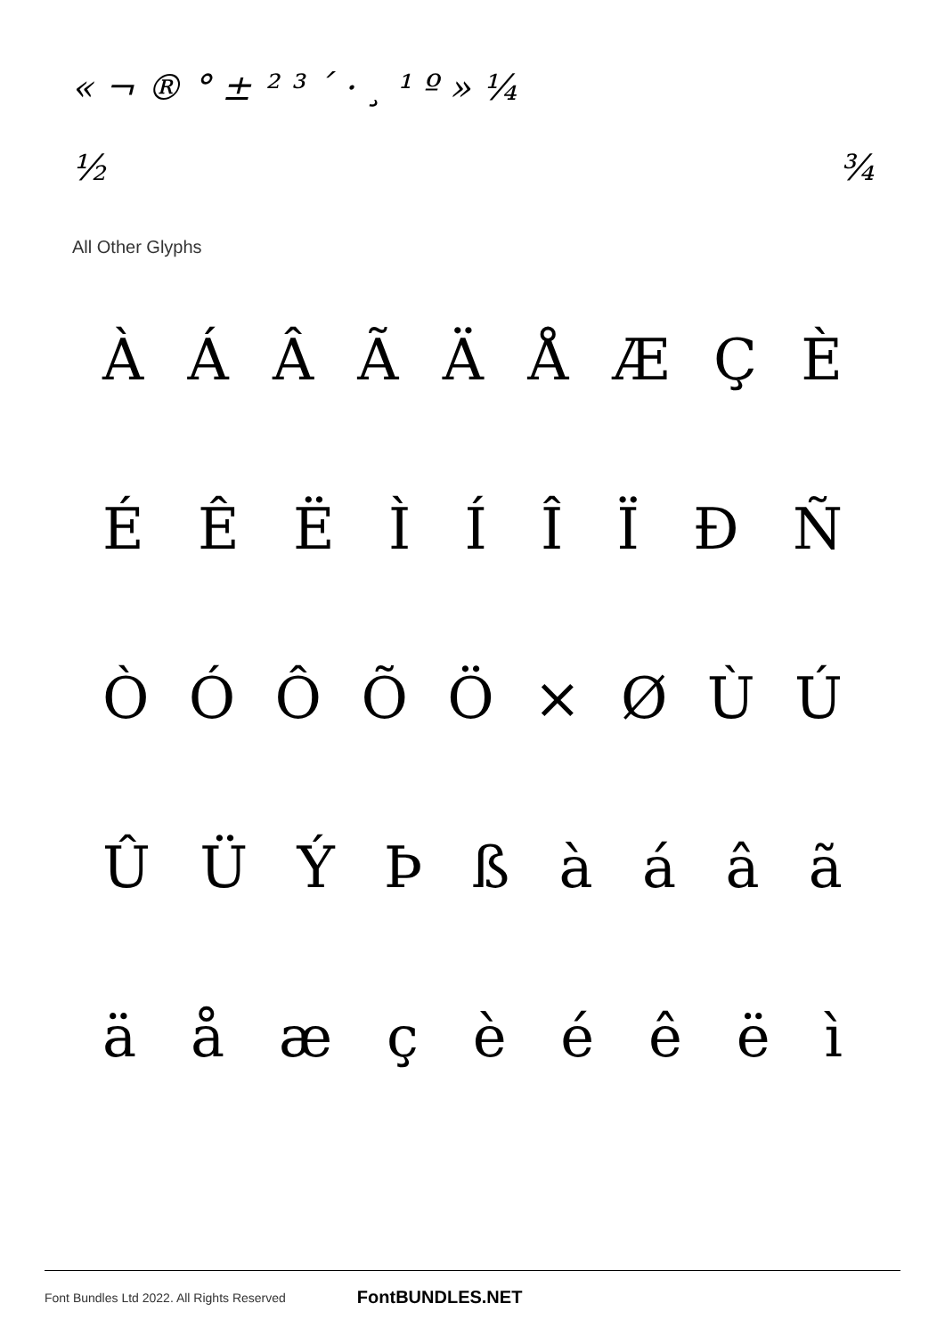« ¬ ® ° ± ² ³ ´ · ¸ ¹ º » ¼
½ ¾
All Other Glyphs
ÀÁÂÃÄÅÆÇÈ
ÉÊËÌÍÎÏÐÑ
ÒÓÔÕÖ × ØÙÚ
ÛÜÝÞßàáâã
äåæçèéêëì
Font Bundles Ltd 2022. All Rights Reserved FontBUNDLES.NET